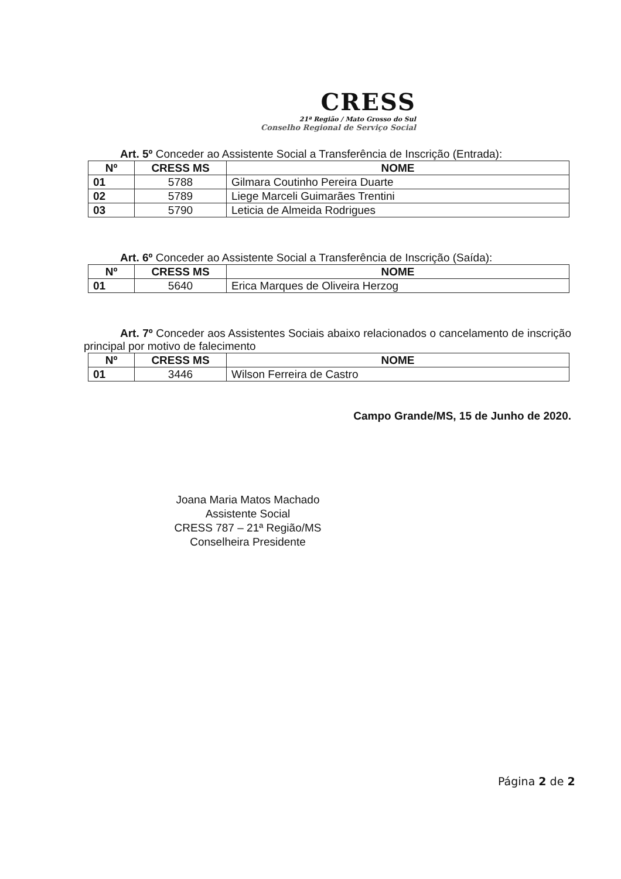CRESS
21ª Região / Mato Grosso do Sul
Conselho Regional de Serviço Social
Art. 5º Conceder ao Assistente Social a Transferência de Inscrição (Entrada):
| Nº | CRESS MS | NOME |
| --- | --- | --- |
| 01 | 5788 | Gilmara Coutinho Pereira Duarte |
| 02 | 5789 | Liege Marceli Guimarães Trentini |
| 03 | 5790 | Leticia de Almeida Rodrigues |
Art. 6º Conceder ao Assistente Social a Transferência de Inscrição (Saída):
| Nº | CRESS MS | NOME |
| --- | --- | --- |
| 01 | 5640 | Erica Marques de Oliveira Herzog |
Art. 7º Conceder aos Assistentes Sociais abaixo relacionados o cancelamento de inscrição principal por motivo de falecimento
| Nº | CRESS MS | NOME |
| --- | --- | --- |
| 01 | 3446 | Wilson Ferreira de Castro |
Campo Grande/MS, 15 de Junho de 2020.
Joana Maria Matos Machado
Assistente Social
CRESS 787 – 21ª Região/MS
Conselheira Presidente
Página 2 de 2